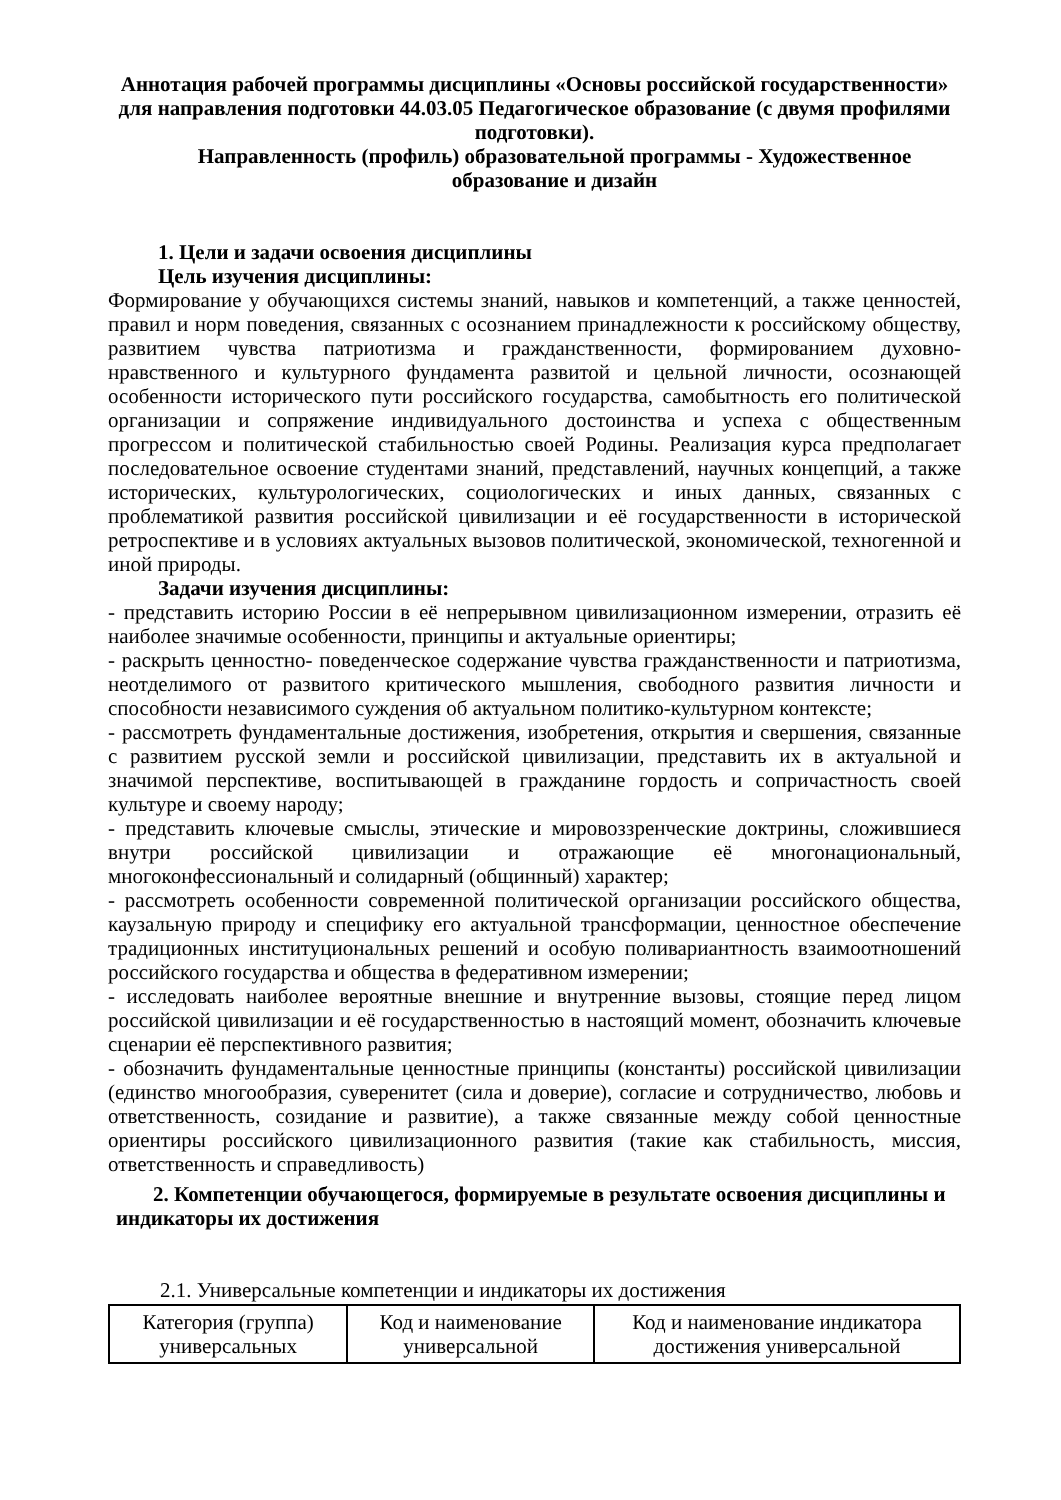Аннотация рабочей программы дисциплины «Основы российской государственности» для направления подготовки 44.03.05 Педагогическое образование (с двумя профилями подготовки).
Направленность (профиль) образовательной программы - Художественное образование и дизайн
1. Цели и задачи освоения дисциплины
Цель изучения дисциплины:
Формирование у обучающихся системы знаний, навыков и компетенций, а также ценностей, правил и норм поведения, связанных с осознанием принадлежности к российскому обществу, развитием чувства патриотизма и гражданственности, формированием духовно- нравственного и культурного фундамента развитой и цельной личности, осознающей особенности исторического пути российского государства, самобытность его политической организации и сопряжение индивидуального достоинства и успеха с общественным прогрессом и политической стабильностью своей Родины. Реализация курса предполагает последовательное освоение студентами знаний, представлений, научных концепций, а также исторических, культурологических, социологических и иных данных, связанных с проблематикой развития российской цивилизации и её государственности в исторической ретроспективе и в условиях актуальных вызовов политической, экономической, техногенной и иной природы.
Задачи изучения дисциплины:
- представить историю России в её непрерывном цивилизационном измерении, отразить её наиболее значимые особенности, принципы и актуальные ориентиры;
- раскрыть ценностно- поведенческое содержание чувства гражданственности и патриотизма, неотделимого от развитого критического мышления, свободного развития личности и способности независимого суждения об актуальном политико-культурном контексте;
- рассмотреть фундаментальные достижения, изобретения, открытия и свершения, связанные с развитием русской земли и российской цивилизации, представить их в актуальной и значимой перспективе, воспитывающей в гражданине гордость и сопричастность своей культуре и своему народу;
- представить ключевые смыслы, этические и мировоззренческие доктрины, сложившиеся внутри российской цивилизации и отражающие её многонациональный, многоконфессиональный и солидарный (общинный) характер;
- рассмотреть особенности современной политической организации российского общества, каузальную природу и специфику его актуальной трансформации, ценностное обеспечение традиционных институциональных решений и особую поливариантность взаимоотношений российского государства и общества в федеративном измерении;
- исследовать наиболее вероятные внешние и внутренние вызовы, стоящие перед лицом российской цивилизации и её государственностью в настоящий момент, обозначить ключевые сценарии её перспективного развития;
- обозначить фундаментальные ценностные принципы (константы) российской цивилизации (единство многообразия, суверенитет (сила и доверие), согласие и сотрудничество, любовь и ответственность, созидание и развитие), а также связанные между собой ценностные ориентиры российского цивилизационного развития (такие как стабильность, миссия, ответственность и справедливость)
2. Компетенции обучающегося, формируемые в результате освоения дисциплины и
индикаторы их достижения
2.1. Универсальные компетенции и индикаторы их достижения
| Категория (группа) универсальных | Код и наименование универсальной | Код и наименование индикатора достижения универсальной |